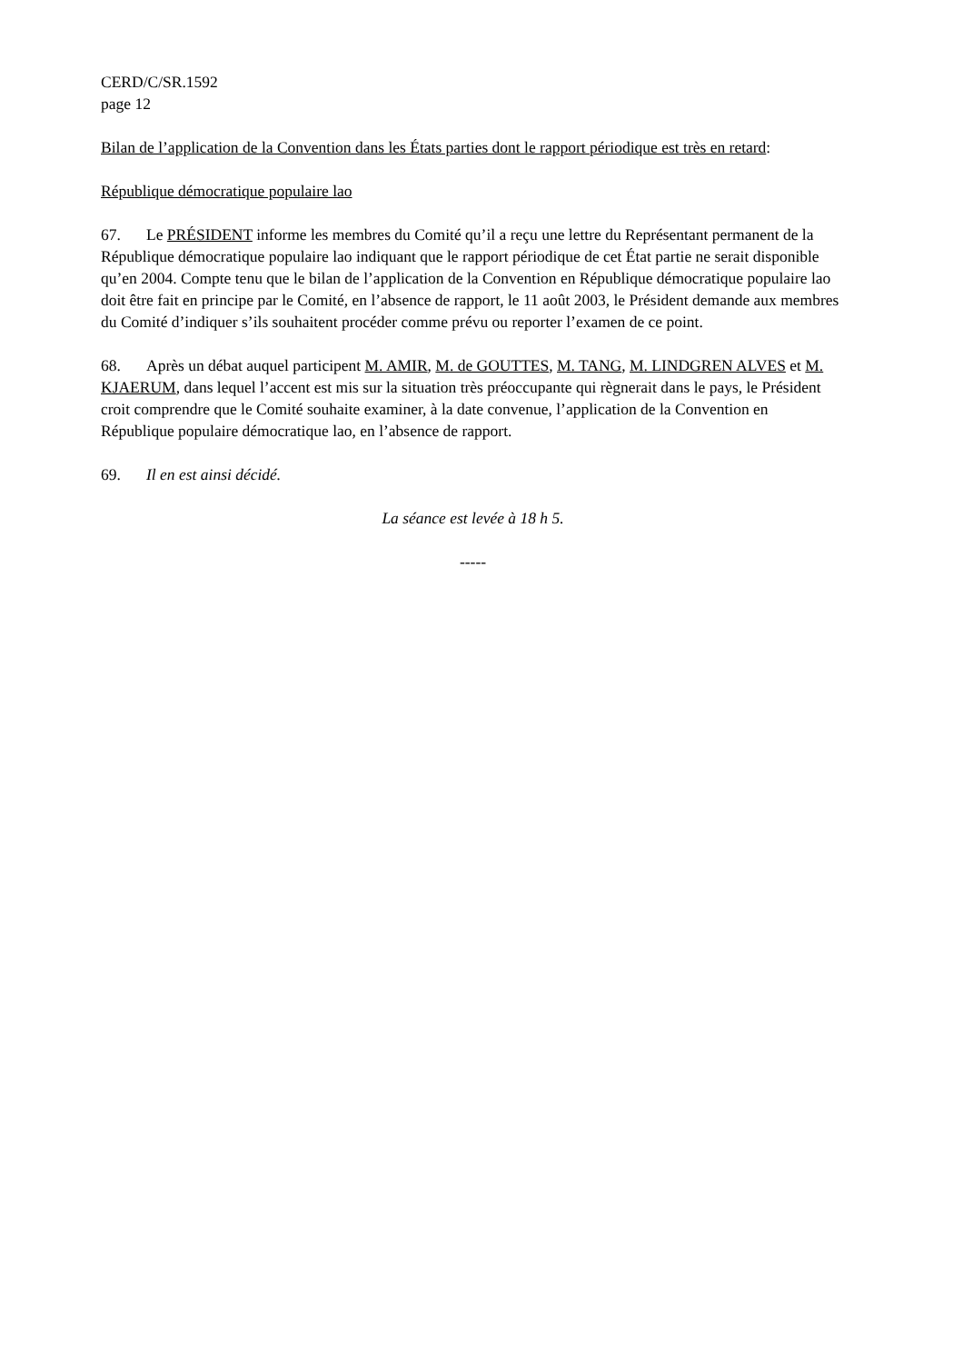CERD/C/SR.1592
page 12
Bilan de l’application de la Convention dans les États parties dont le rapport périodique est très en retard:
République démocratique populaire lao
67. Le PRÉSIDENT informe les membres du Comité qu’il a reçu une lettre du Représentant permanent de la République démocratique populaire lao indiquant que le rapport périodique de cet État partie ne serait disponible qu’en 2004. Compte tenu que le bilan de l’application de la Convention en République démocratique populaire lao doit être fait en principe par le Comité, en l’absence de rapport, le 11 août 2003, le Président demande aux membres du Comité d’indiquer s’ils souhaitent procéder comme prévu ou reporter l’examen de ce point.
68. Après un débat auquel participent M. AMIR, M. de GOUTTES, M. TANG, M. LINDGREN ALVES et M. KJAERUM, dans lequel l’accent est mis sur la situation très préoccupante qui règnerait dans le pays, le Président croit comprendre que le Comité souhaite examiner, à la date convenue, l’application de la Convention en République populaire démocratique lao, en l’absence de rapport.
69. Il en est ainsi décidé.
La séance est levée à 18 h 5.
-----